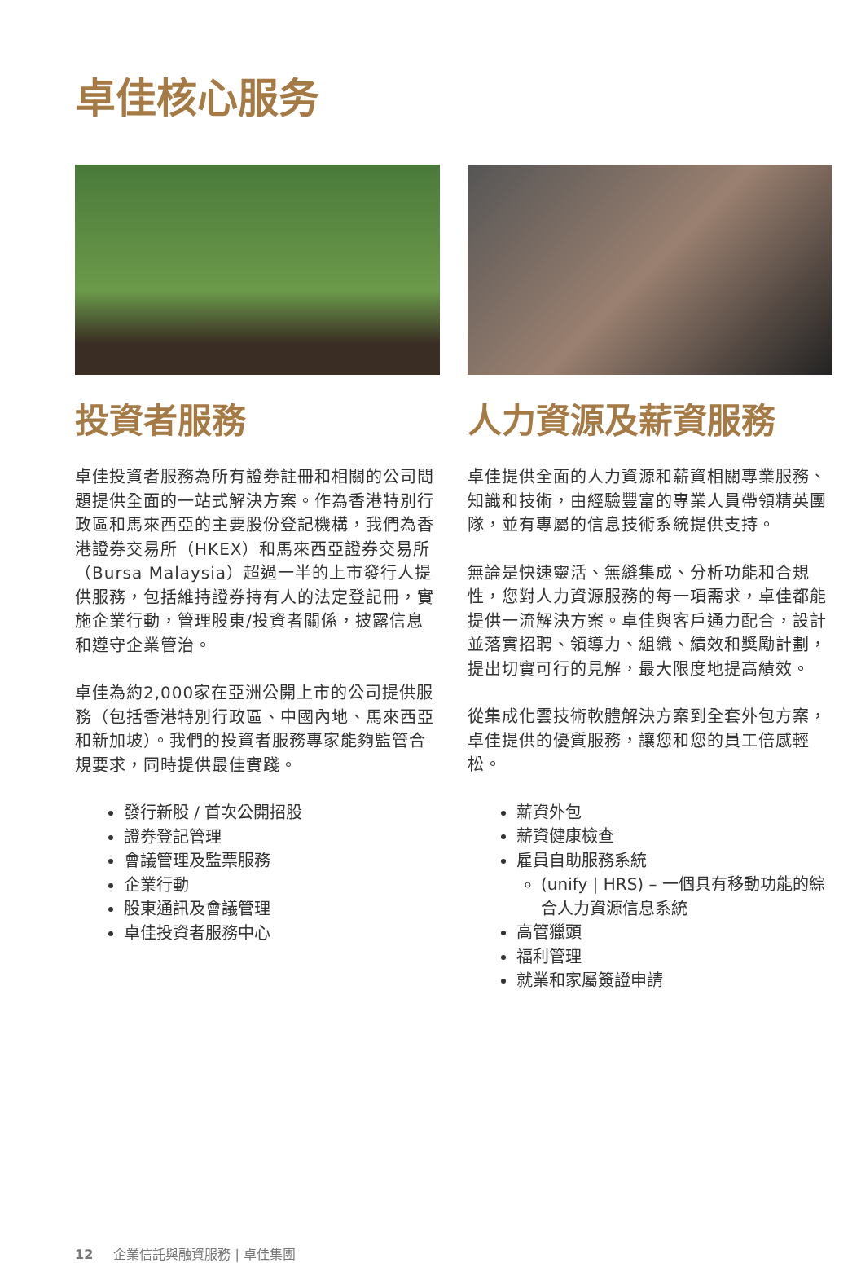卓佳核心服务
投資者服務
卓佳投資者服務為所有證券註冊和相關的公司問題提供全面的一站式解決方案。作為香港特別行政區和馬來西亞的主要股份登記機構，我們為香港證券交易所（HKEX）和馬來西亞證券交易所（Bursa Malaysia）超過一半的上市發行人提供服務，包括維持證券持有人的法定登記冊，實施企業行動，管理股東/投資者關係，披露信息和遵守企業管治。
卓佳為約2,000家在亞洲公開上市的公司提供服務（包括香港特別行政區、中國內地、馬來西亞和新加坡）。我們的投資者服務專家能夠監管合規要求，同時提供最佳實踐。
發行新股 / 首次公開招股
證券登記管理
會議管理及監票服務
企業行動
股東通訊及會議管理
卓佳投資者服務中心
人力資源及薪資服務
卓佳提供全面的人力資源和薪資相關專業服務、知識和技術，由經驗豐富的專業人員帶領精英團隊，並有專屬的信息技術系統提供支持。
無論是快速靈活、無縫集成、分析功能和合規性，您對人力資源服務的每一項需求，卓佳都能提供一流解決方案。卓佳與客戶通力配合，設計並落實招聘、領導力、組織、績效和獎勵計劃，提出切實可行的見解，最大限度地提高績效。
從集成化雲技術軟體解決方案到全套外包方案，卓佳提供的優質服務，讓您和您的員工倍感輕松。
薪資外包
薪資健康檢查
雇員自助服務系統
(unify | HRS) – 一個具有移動功能的綜合人力資源信息系統
高管獵頭
福利管理
就業和家屬簽證申請
12 企業信託與融資服務 | 卓佳集團